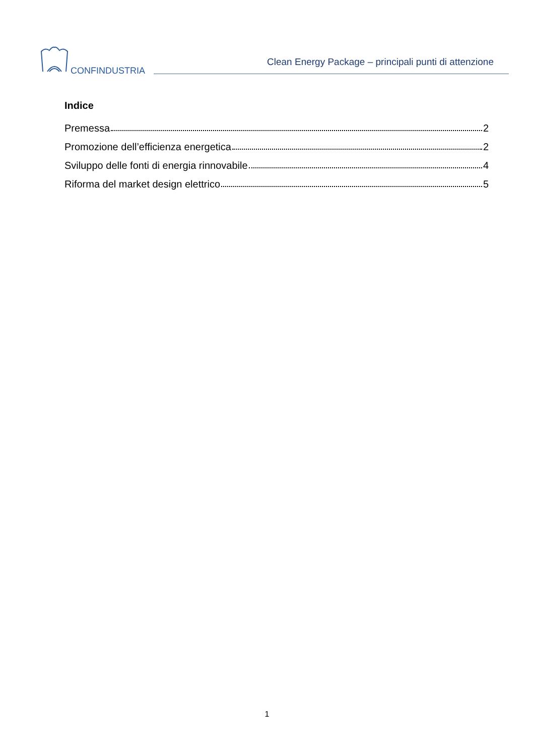CONFINDUSTRIA
Clean Energy Package – principali punti di attenzione
Indice
Premessa 2
Promozione dell’efficienza energetica 2
Sviluppo delle fonti di energia rinnovabile 4
Riforma del market design elettrico 5
1